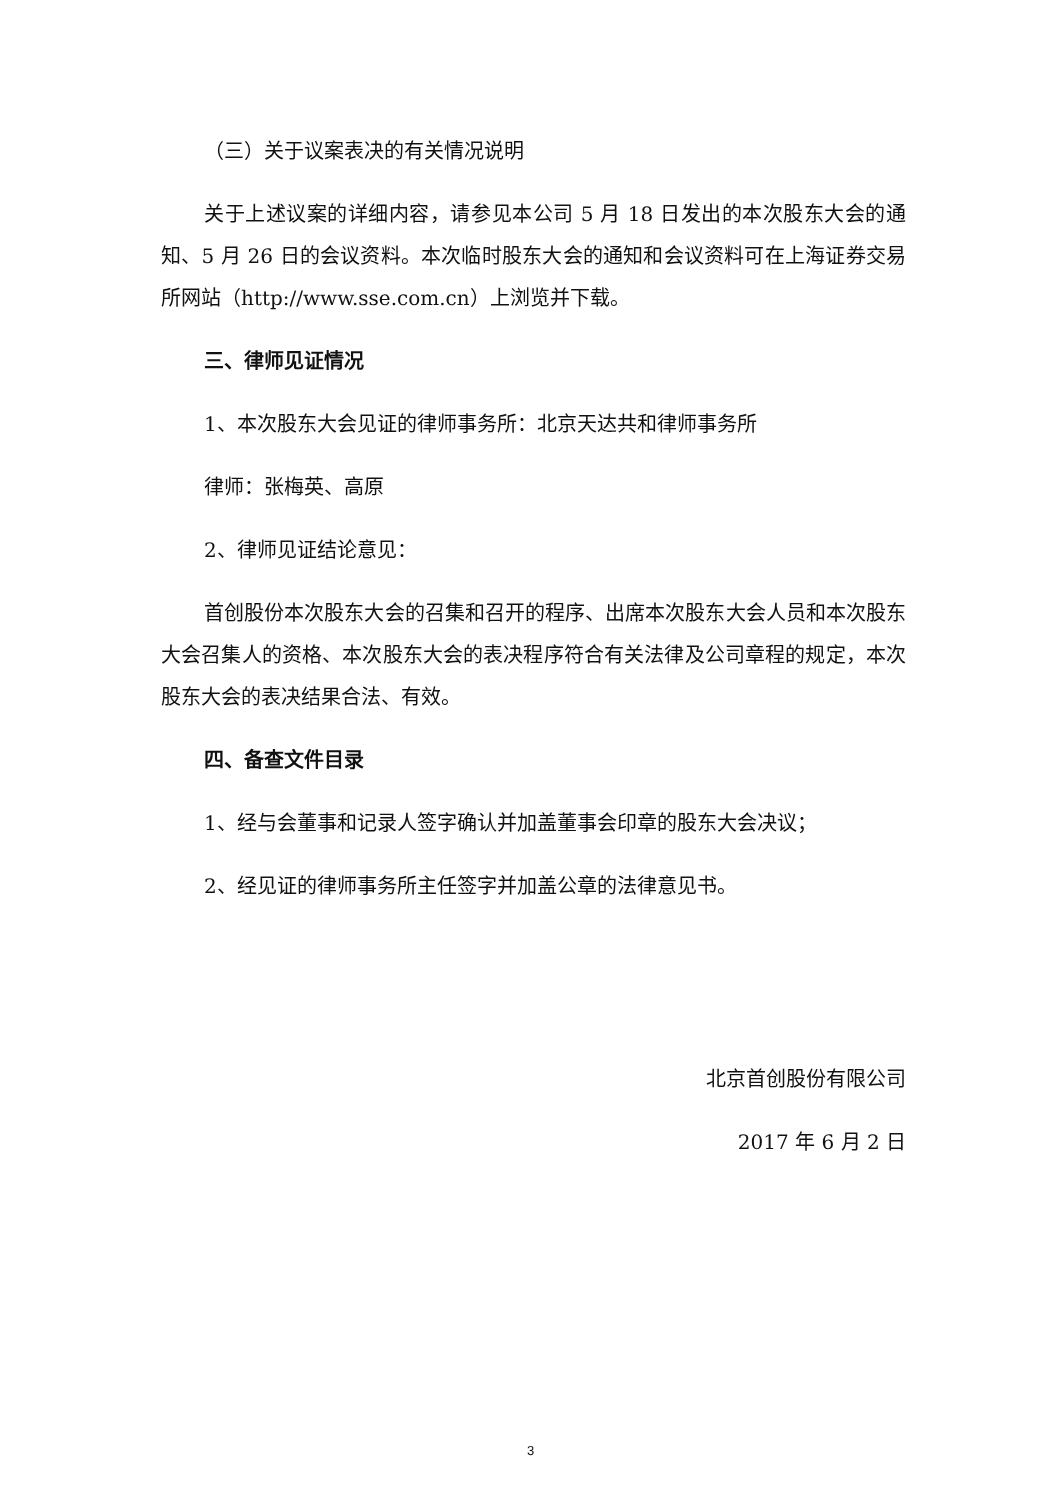（三）关于议案表决的有关情况说明
关于上述议案的详细内容，请参见本公司 5 月 18 日发出的本次股东大会的通知、5 月 26 日的会议资料。本次临时股东大会的通知和会议资料可在上海证券交易所网站（http://www.sse.com.cn）上浏览并下载。
三、律师见证情况
1、本次股东大会见证的律师事务所：北京天达共和律师事务所
律师：张梅英、高原
2、律师见证结论意见：
首创股份本次股东大会的召集和召开的程序、出席本次股东大会人员和本次股东大会召集人的资格、本次股东大会的表决程序符合有关法律及公司章程的规定，本次股东大会的表决结果合法、有效。
四、备查文件目录
1、经与会董事和记录人签字确认并加盖董事会印章的股东大会决议；
2、经见证的律师事务所主任签字并加盖公章的法律意见书。
北京首创股份有限公司
2017 年 6 月 2 日
3